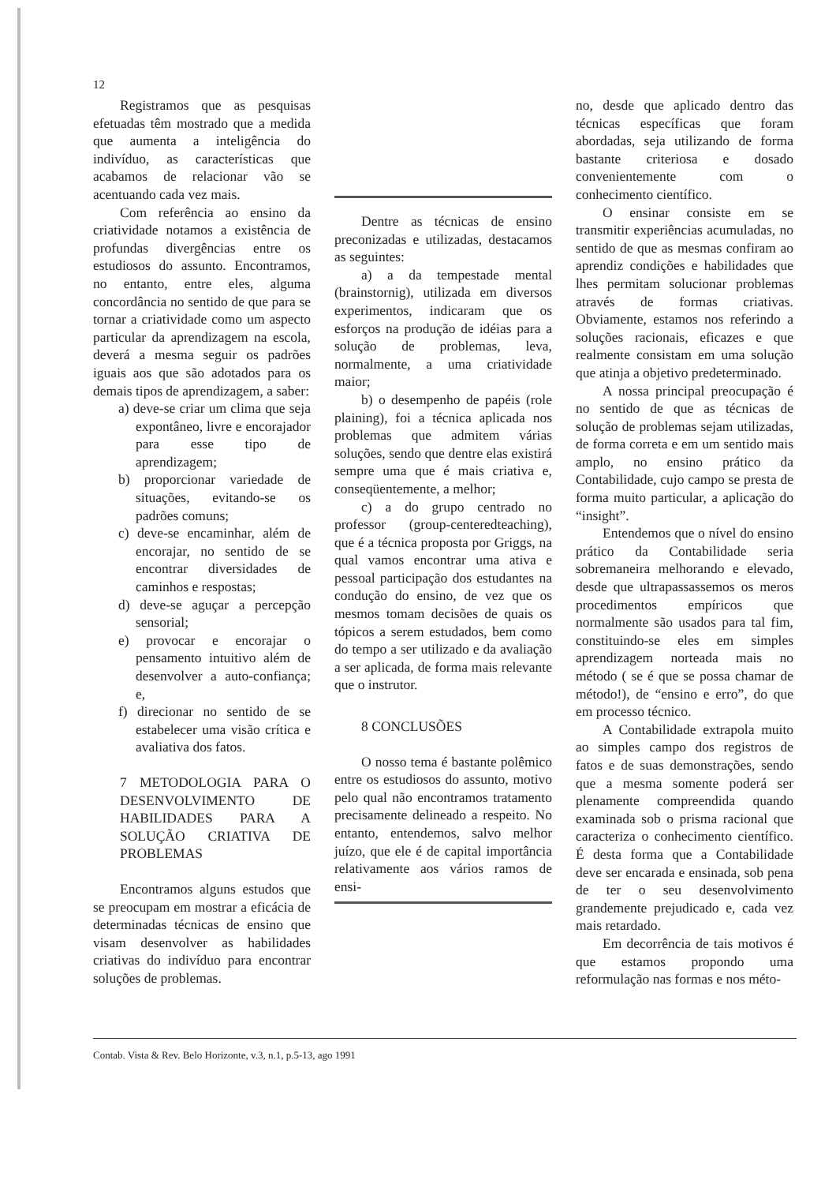12
Registramos que as pesquisas efetuadas têm mostrado que a medida que aumenta a inteligência do indivíduo, as características que acabamos de relacionar vão se acentuando cada vez mais.
Com referência ao ensino da criatividade notamos a existência de profundas divergências entre os estudiosos do assunto. Encontramos, no entanto, entre eles, alguma concordância no sentido de que para se tornar a criatividade como um aspecto particular da aprendizagem na escola, deverá a mesma seguir os padrões iguais aos que são adotados para os demais tipos de aprendizagem, a saber:
a) deve-se criar um clima que seja expontâneo, livre e encorajador para esse tipo de aprendizagem;
b) proporcionar variedade de situações, evitando-se os padrões comuns;
c) deve-se encaminhar, além de encorajar, no sentido de se encontrar diversidades de caminhos e respostas;
d) deve-se aguçar a percepção sensorial;
e) provocar e encorajar o pensamento intuitivo além de desenvolver a auto-confiança; e,
f) direcionar no sentido de se estabelecer uma visão crítica e avaliativa dos fatos.
7 METODOLOGIA PARA O DESENVOLVIMENTO DE HABILIDADES PARA A SOLUÇÃO CRIATIVA DE PROBLEMAS
Encontramos alguns estudos que se preocupam em mostrar a eficácia de determinadas técnicas de ensino que visam desenvolver as habilidades criativas do indivíduo para encontrar soluções de problemas.
Dentre as técnicas de ensino preconizadas e utilizadas, destacamos as seguintes:
a) a da tempestade mental (brainstornig), utilizada em diversos experimentos, indicaram que os esforços na produção de idéias para a solução de problemas, leva, normalmente, a uma criatividade maior;
b) o desempenho de papéis (role plaining), foi a técnica aplicada nos problemas que admitem várias soluções, sendo que dentre elas existirá sempre uma que é mais criativa e, conseqüentemente, a melhor;
c) a do grupo centrado no professor (group-centeredteaching), que é a técnica proposta por Griggs, na qual vamos encontrar uma ativa e pessoal participação dos estudantes na condução do ensino, de vez que os mesmos tomam decisões de quais os tópicos a serem estudados, bem como do tempo a ser utilizado e da avaliação a ser aplicada, de forma mais relevante que o instrutor.
8 CONCLUSÕES
O nosso tema é bastante polêmico entre os estudiosos do assunto, motivo pelo qual não encontramos tratamento precisamente delineado a respeito. No entanto, entendemos, salvo melhor juízo, que ele é de capital importância relativamente aos vários ramos de ensi-
no, desde que aplicado dentro das técnicas específicas que foram abordadas, seja utilizando de forma bastante criteriosa e dosado convenientemente com o conhecimento científico.
O ensinar consiste em se transmitir experiências acumuladas, no sentido de que as mesmas confiram ao aprendiz condições e habilidades que lhes permitam solucionar problemas através de formas criativas. Obviamente, estamos nos referindo a soluções racionais, eficazes e que realmente consistam em uma solução que atinja a objetivo predeterminado.
A nossa principal preocupação é no sentido de que as técnicas de solução de problemas sejam utilizadas, de forma correta e em um sentido mais amplo, no ensino prático da Contabilidade, cujo campo se presta de forma muito particular, a aplicação do “insight”.
Entendemos que o nível do ensino prático da Contabilidade seria sobremaneira melhorando e elevado, desde que ultrapassassemos os meros procedimentos empíricos que normalmente são usados para tal fim, constituindo-se eles em simples aprendizagem norteada mais no método ( se é que se possa chamar de método!), de “ensino e erro”, do que em processo técnico.
A Contabilidade extrapola muito ao simples campo dos registros de fatos e de suas demonstrações, sendo que a mesma somente poderá ser plenamente compreendida quando examinada sob o prisma racional que caracteriza o conhecimento científico. É desta forma que a Contabilidade deve ser encarada e ensinada, sob pena de ter o seu desenvolvimento grandemente prejudicado e, cada vez mais retardado.
Em decorrência de tais motivos é que estamos propondo uma reformulação nas formas e nos méto-
Contab. Vista & Rev. Belo Horizonte, v.3, n.1, p.5-13, ago 1991